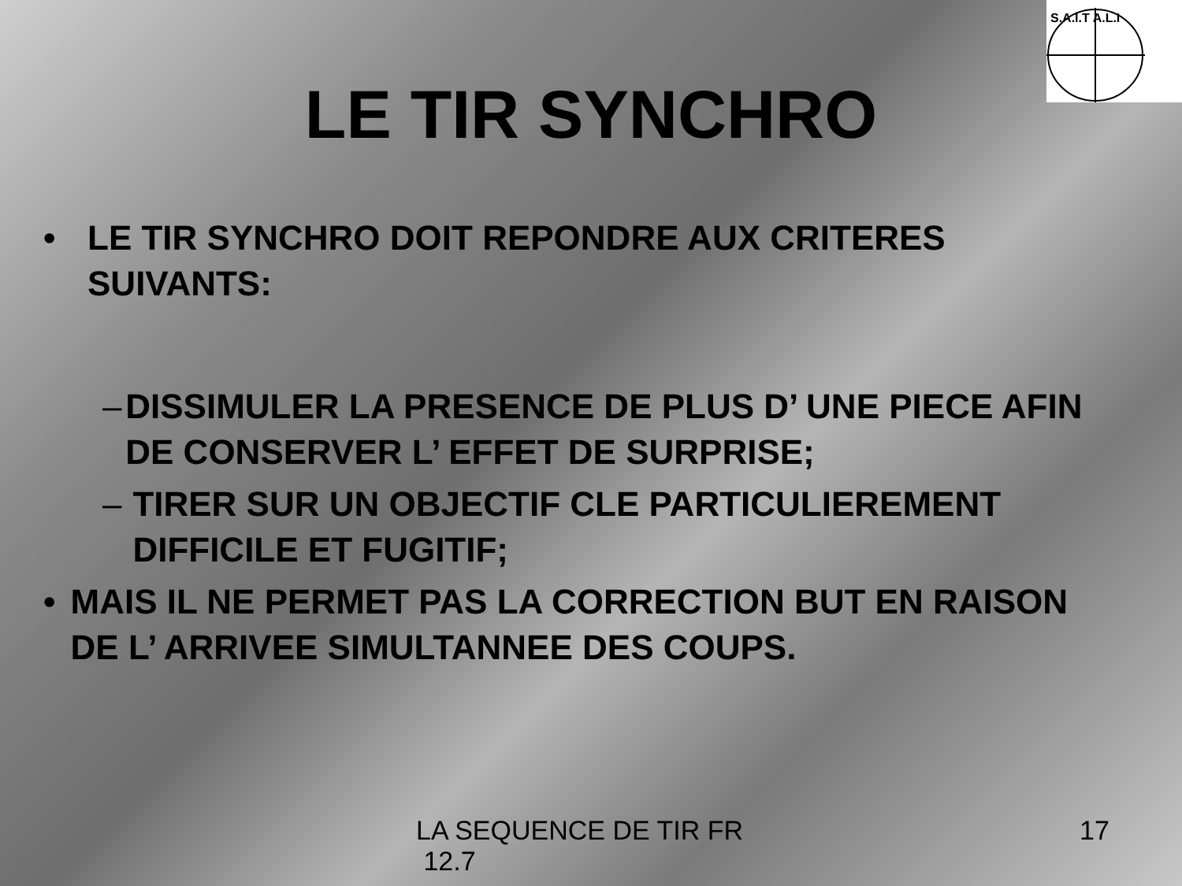S.A.I.T A.L.I
LE TIR SYNCHRO
• LE TIR SYNCHRO DOIT REPONDRE AUX CRITERES SUIVANTS:
– DISSIMULER LA PRESENCE DE PLUS D’ UNE PIECE AFIN DE CONSERVER L’ EFFET DE SURPRISE;
– TIRER SUR UN OBJECTIF CLE PARTICULIEREMENT DIFFICILE ET FUGITIF;
• MAIS IL NE PERMET PAS LA CORRECTION BUT EN RAISON DE L’ ARRIVEE SIMULTANNEE DES COUPS.
LA SEQUENCE DE TIR FR
12.7 17